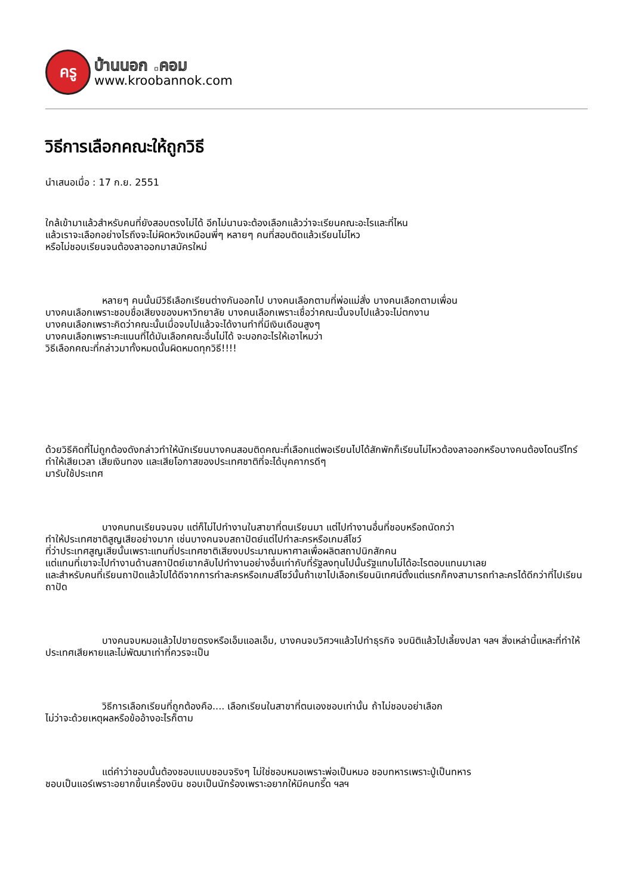ครู
บ้านนอก .คอม
www.kroobannok.com
วิธีการเลือกคณะให้ถูกวิธี
นำเสนอเมื่อ : 17 ก.ย. 2551
ใกล้เข้ามาแล้วสำหรับคนที่ยังสอบตรงไม่ได้ อีกไม่นานจะต้องเลือกแล้วว่าจะเรียนคณะอะไรและที่ไหน
แล้วเราจะเลือกอย่างไรถึงจะไม่ผิดหวังเหมือนพี่ๆ หลายๆ คนที่สอบติดแล้วเรียนไม่ไหว
หรือไม่ชอบเรียนจนต้องลาออกมาสมัครใหม่
หลายๆ คนนั้นมีวิธีเลือกเรียนต่างกันออกไป บางคนเลือกตามที่พ่อแม่สั่ง บางคนเลือกตามเพื่อน
บางคนเลือกเพราะชอบชื่อเสียงของมหาวิทยาลัย บางคนเลือกเพราะเชื่อว่าคณะนั้นจบไปแล้วจะไม่ตกงาน
บางคนเลือกเพราะคิดว่าคณะนั้นเมื่อจบไปแล้วจะได้งานทำที่มีเงินเดือนสูงๆ
บางคนเลือกเพราะคะแนนที่ได้มันเลือกคณะอื่นไม่ได้ จะบอกอะไรให้เอาไหมว่า
วิธีเลือกคณะที่กล่าวมาทั้งหมดนั้นผิดหมดทุกวิธี!!!!
ด้วยวิธีคิดที่ไม่ถูกต้องดังกล่าวทำให้นักเรียนบางคนสอบติดคณะที่เลือกแต่พอเรียนไปได้สักพักก็เรียนไม่ไหวต้องลาออกหรือบางคนต้องโดนรีไทร์ ทำให้เสียเวลา เสียเงินทอง และเสียโอกาสของประเทศชาติที่จะได้บุคคากรดีๆ
มารับใช้ประเทศ
บางคนทนเรียนจนจบ แต่ก็ไม่ไปทำงานในสาขาที่ตนเรียนมา แต่ไปทำงานอื่นที่ชอบหรือถนัดกว่า
ทำให้ประเทศชาติสูญเสียอย่างมาก เช่นบางคนจบสถาปัตย์แต่ไปทำละครหรือเกมส์โชว์
ที่ว่าประเทศสูญเสียนั้นเพราะแทนที่ประเทศชาติเสียงบประมาณมหาศาลเพื่อผลิตสถาปนิกสักคน
แต่แทนที่เขาจะไปทำงานด้านสถาปัตย์เขากลับไปทำงานอย่างอื่นเท่ากับที่รัฐลงทุนไปนั้นรัฐแทบไม่ได้อะไรตอบแทนมาเลย
และสำหรับคนที่เรียนถาปัดแล้วไปได้ดีจากการทำละครหรือเกมส์โชว์นั้นถ้าเขาไปเลือกเรียนนิเทศน์ตั้งแต่แรกก็คงสามารถทำละครได้ดีกว่าที่ไปเรียนถาปัด
บางคนจบหมอแล้วไปขายตรงหรือเอ็มแอลเอ็ม, บางคนจบวิศวฯแล้วไปทำธุรกิจ จบนิติแล้วไปเลี้ยงปลา ฯลฯ สิ่งเหล่านี้แหละที่ทำให้ประเทศเสียหายและไม่พัฒนาเท่าที่ควรจะเป็น
วิธีการเลือกเรียนที่ถูกต้องคือ.... เลือกเรียนในสาขาที่ตนเองชอบเท่านั้น ถ้าไม่ชอบอย่าเลือก
ไม่ว่าจะด้วยเหตุผลหรือข้ออ้างอะไรก็ตาม
แต่คำว่าชอบนั้นต้องชอบแบบชอบจริงๆ ไม่ใช่ชอบหมอเพราะพ่อเป็นหมอ ชอบทหารเพราะปู่เป็นทหาร
ชอบเป็นแอร์เพราะอยากขึ้นเครื่องบิน ชอบเป็นนักร้องเพราะอยากให้มีคนกรี๊ด ฯลฯ